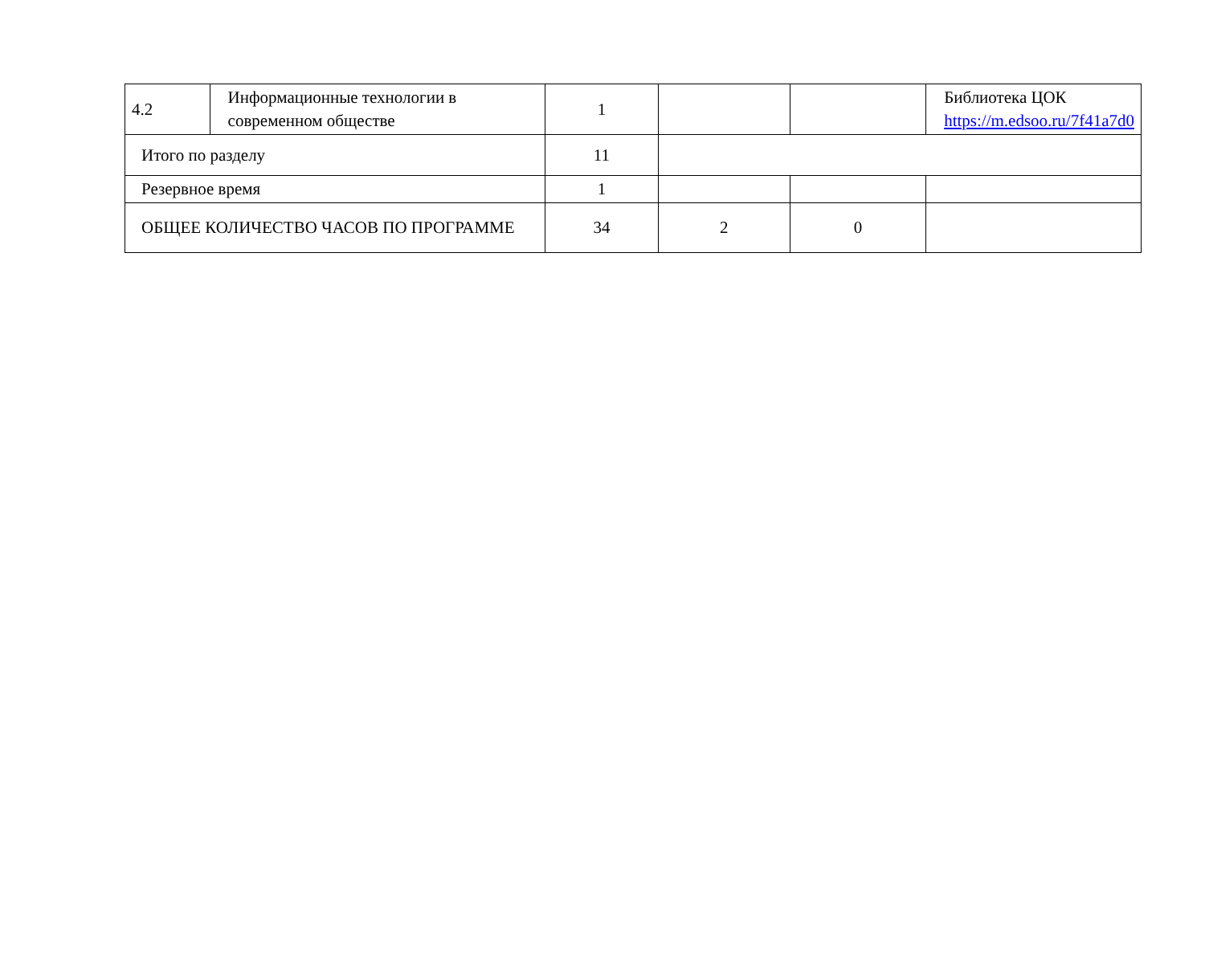| 4.2 | Информационные технологии в современном обществе | 1 | | | Библиотека ЦОК https://m.edsoo.ru/7f41a7d0 |
| Итого по разделу | | 11 | | | |
| Резервное время | | 1 | | | |
| ОБЩЕЕ КОЛИЧЕСТВО ЧАСОВ ПО ПРОГРАММЕ | | 34 | 2 | 0 | |